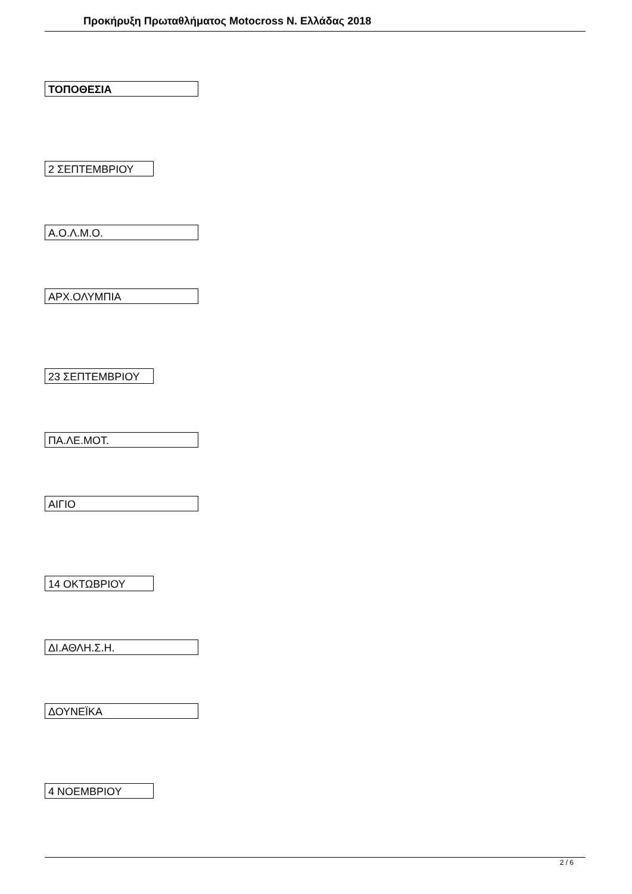Προκήρυξη Πρωταθλήματος Motocross Ν. Ελλάδας 2018
ΤΟΠΟΘΕΣΙΑ
2 ΣΕΠΤΕΜΒΡΙΟΥ
Α.Ο.Λ.Μ.Ο.
ΑΡΧ.ΟΛΥΜΠΙΑ
23 ΣΕΠΤΕΜΒΡΙΟΥ
ΠΑ.ΛΕ.ΜΟΤ.
ΑΙΓΙΟ
14 ΟΚΤΩΒΡΙΟΥ
ΔΙ.ΑΘΛΗ.Σ.Η.
ΔΟΥΝΕΪΚΑ
4 ΝΟΕΜΒΡΙΟΥ
2 / 6